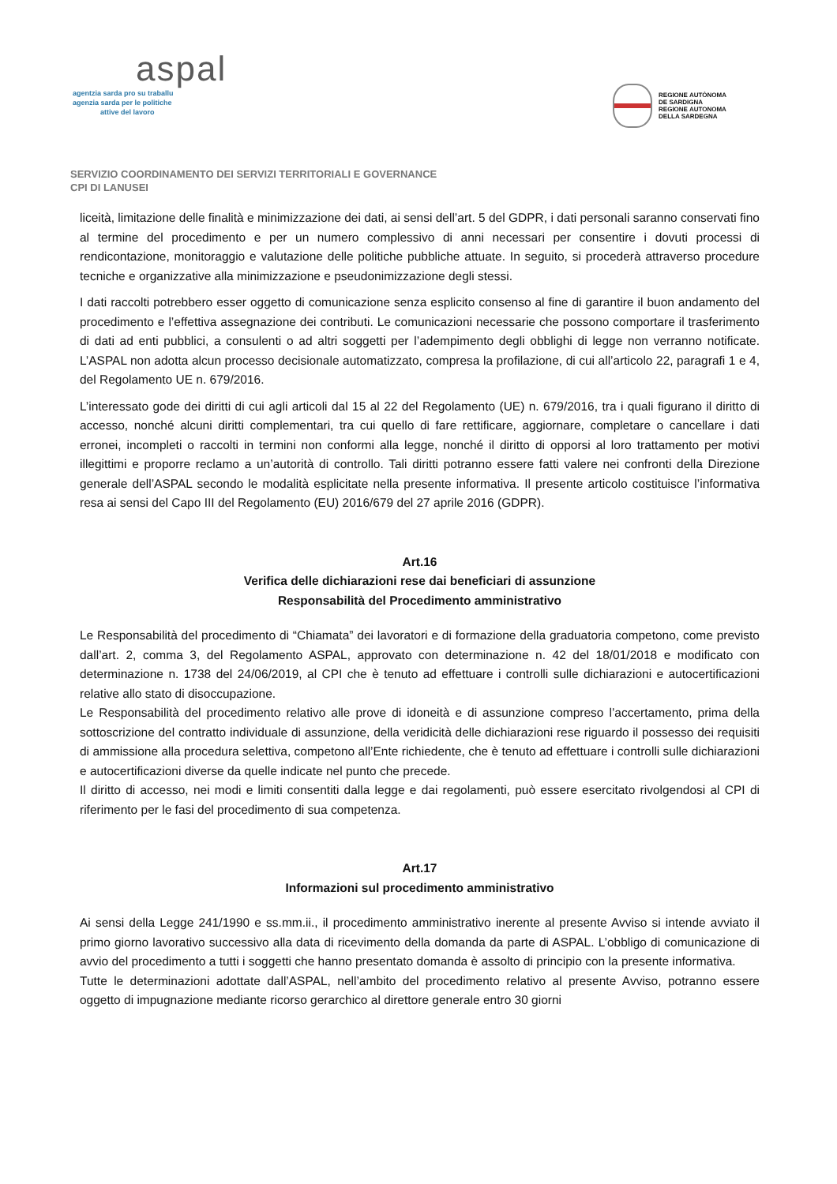aspal
agentzia sarda pro su traballu
agenzia sarda per le politiche
attive del lavoro
REGIONE AUTÒNOMA
DE SARDIGNA
REGIONE AUTONOMA
DELLA SARDEGNA
SERVIZIO COORDINAMENTO DEI SERVIZI TERRITORIALI E GOVERNANCE
CPI DI LANUSEI
liceità, limitazione delle finalità e minimizzazione dei dati, ai sensi dell’art. 5 del GDPR, i dati personali saranno conservati fino al termine del procedimento e per un numero complessivo di anni necessari per consentire i dovuti processi di rendicontazione, monitoraggio e valutazione delle politiche pubbliche attuate. In seguito, si procederà attraverso procedure tecniche e organizzative alla minimizzazione e pseudonimizzazione degli stessi.
I dati raccolti potrebbero esser oggetto di comunicazione senza esplicito consenso al fine di garantire il buon andamento del procedimento e l’effettiva assegnazione dei contributi. Le comunicazioni necessarie che possono comportare il trasferimento di dati ad enti pubblici, a consulenti o ad altri soggetti per l’adempimento degli obblighi di legge non verranno notificate. L’ASPAL non adotta alcun processo decisionale automatizzato, compresa la profilazione, di cui all’articolo 22, paragrafi 1 e 4, del Regolamento UE n. 679/2016.
L’interessato gode dei diritti di cui agli articoli dal 15 al 22 del Regolamento (UE) n. 679/2016, tra i quali figurano il diritto di accesso, nonché alcuni diritti complementari, tra cui quello di fare rettificare, aggiornare, completare o cancellare i dati erronei, incompleti o raccolti in termini non conformi alla legge, nonché il diritto di opporsi al loro trattamento per motivi illegittimi e proporre reclamo a un’autorità di controllo. Tali diritti potranno essere fatti valere nei confronti della Direzione generale dell’ASPAL secondo le modalità esplicitate nella presente informativa. Il presente articolo costituisce l’informativa resa ai sensi del Capo III del Regolamento (EU) 2016/679 del 27 aprile 2016 (GDPR).
Art.16
Verifica delle dichiarazioni rese dai beneficiari di assunzione
Responsabilità del Procedimento amministrativo
Le Responsabilità del procedimento di “Chiamata” dei lavoratori e di formazione della graduatoria competono, come previsto dall’art. 2, comma 3, del Regolamento ASPAL, approvato con determinazione n. 42 del 18/01/2018 e modificato con determinazione n. 1738 del 24/06/2019, al CPI che è tenuto ad effettuare i controlli sulle dichiarazioni e autocertificazioni relative allo stato di disoccupazione.
Le Responsabilità del procedimento relativo alle prove di idoneità e di assunzione compreso l’accertamento, prima della sottoscrizione del contratto individuale di assunzione, della veridicità delle dichiarazioni rese riguardo il possesso dei requisiti di ammissione alla procedura selettiva, competono all’Ente richiedente, che è tenuto ad effettuare i controlli sulle dichiarazioni e autocertificazioni diverse da quelle indicate nel punto che precede.
Il diritto di accesso, nei modi e limiti consentiti dalla legge e dai regolamenti, può essere esercitato rivolgendosi al CPI di riferimento per le fasi del procedimento di sua competenza.
Art.17
Informazioni sul procedimento amministrativo
Ai sensi della Legge 241/1990 e ss.mm.ii., il procedimento amministrativo inerente al presente Avviso si intende avviato il primo giorno lavorativo successivo alla data di ricevimento della domanda da parte di ASPAL. L’obbligo di comunicazione di avvio del procedimento a tutti i soggetti che hanno presentato domanda è assolto di principio con la presente informativa.
Tutte le determinazioni adottate dall’ASPAL, nell’ambito del procedimento relativo al presente Avviso, potranno essere oggetto di impugnazione mediante ricorso gerarchico al direttore generale entro 30 giorni